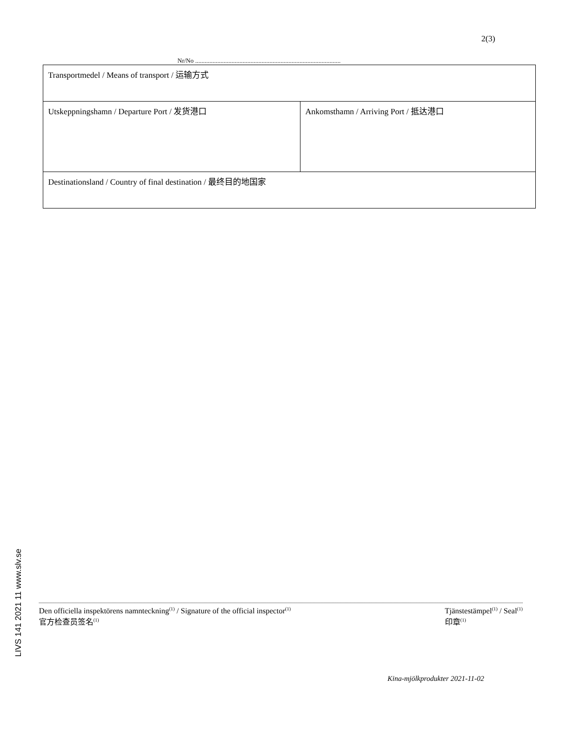2(3)
Nr/No ............................................................................................
| Transportmedel / Means of transport / 运输方式 | |
| Utskeppningshamn / Departure Port / 发货港口 | Ankomsthamn / Arriving Port / 抵达港口 |
| Destinationsland / Country of final destination / 最终目的地国家 | |
LIVS 141 2021 11 www.slv.se
Den officiella inspektörens namnteckning<sup>(1)</sup> / Signature of the official inspector<sup>(1)</sup>
官方检查员签名<sup>(1)</sup>
Tjänstestämpel<sup>(1)</sup> / Seal<sup>(1)</sup>
印章<sup>(1)</sup>
Kina-mjölkprodukter 2021-11-02